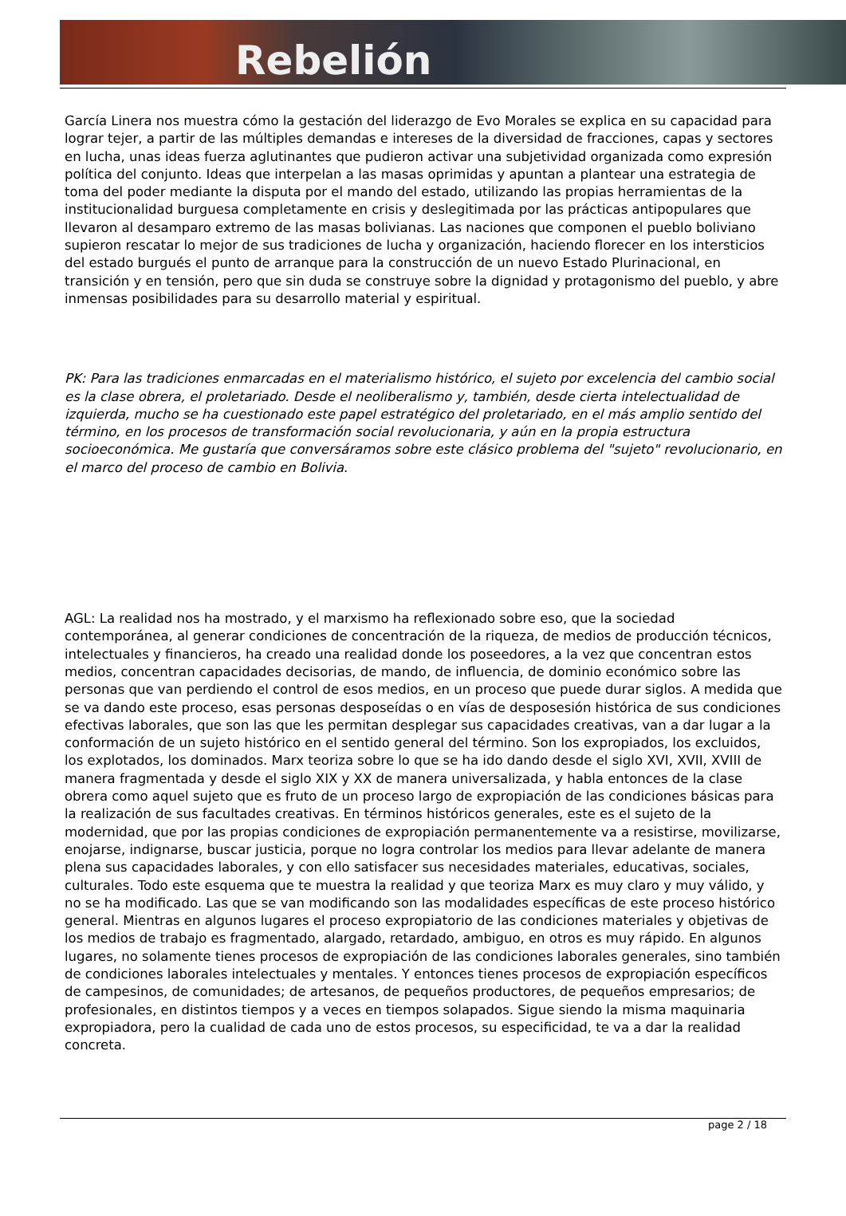Rebelión
García Linera nos muestra cómo la gestación del liderazgo de Evo Morales se explica en su capacidad para lograr tejer, a partir de las múltiples demandas e intereses de la diversidad de fracciones, capas y sectores en lucha, unas ideas fuerza aglutinantes que pudieron activar una subjetividad organizada como expresión política del conjunto. Ideas que interpelan a las masas oprimidas y apuntan a plantear una estrategia de toma del poder mediante la disputa por el mando del estado, utilizando las propias herramientas de la institucionalidad burguesa completamente en crisis y deslegitimada por las prácticas antipopulares que llevaron al desamparo extremo de las masas bolivianas. Las naciones que componen el pueblo boliviano supieron rescatar lo mejor de sus tradiciones de lucha y organización, haciendo florecer en los intersticios del estado burgués el punto de arranque para la construcción de un nuevo Estado Plurinacional, en transición y en tensión, pero que sin duda se construye sobre la dignidad y protagonismo del pueblo, y abre inmensas posibilidades para su desarrollo material y espiritual.
PK: Para las tradiciones enmarcadas en el materialismo histórico, el sujeto por excelencia del cambio social es la clase obrera, el proletariado. Desde el neoliberalismo y, también, desde cierta intelectualidad de izquierda, mucho se ha cuestionado este papel estratégico del proletariado, en el más amplio sentido del término, en los procesos de transformación social revolucionaria, y aún en la propia estructura socioeconómica. Me gustaría que conversáramos sobre este clásico problema del "sujeto" revolucionario, en el marco del proceso de cambio en Bolivia.
AGL: La realidad nos ha mostrado, y el marxismo ha reflexionado sobre eso, que la sociedad contemporánea, al generar condiciones de concentración de la riqueza, de medios de producción técnicos, intelectuales y financieros, ha creado una realidad donde los poseedores, a la vez que concentran estos medios, concentran capacidades decisorias, de mando, de influencia, de dominio económico sobre las personas que van perdiendo el control de esos medios, en un proceso que puede durar siglos. A medida que se va dando este proceso, esas personas desposeídas o en vías de desposesión histórica de sus condiciones efectivas laborales, que son las que les permitan desplegar sus capacidades creativas, van a dar lugar a la conformación de un sujeto histórico en el sentido general del término. Son los expropiados, los excluidos, los explotados, los dominados. Marx teoriza sobre lo que se ha ido dando desde el siglo XVI, XVII, XVIII de manera fragmentada y desde el siglo XIX y XX de manera universalizada, y habla entonces de la clase obrera como aquel sujeto que es fruto de un proceso largo de expropiación de las condiciones básicas para la realización de sus facultades creativas. En términos históricos generales, este es el sujeto de la modernidad, que por las propias condiciones de expropiación permanentemente va a resistirse, movilizarse, enojarse, indignarse, buscar justicia, porque no logra controlar los medios para llevar adelante de manera plena sus capacidades laborales, y con ello satisfacer sus necesidades materiales, educativas, sociales, culturales. Todo este esquema que te muestra la realidad y que teoriza Marx es muy claro y muy válido, y no se ha modificado. Las que se van modificando son las modalidades específicas de este proceso histórico general. Mientras en algunos lugares el proceso expropiatorio de las condiciones materiales y objetivas de los medios de trabajo es fragmentado, alargado, retardado, ambiguo, en otros es muy rápido. En algunos lugares, no solamente tienes procesos de expropiación de las condiciones laborales generales, sino también de condiciones laborales intelectuales y mentales. Y entonces tienes procesos de expropiación específicos de campesinos, de comunidades; de artesanos, de pequeños productores, de pequeños empresarios; de profesionales, en distintos tiempos y a veces en tiempos solapados. Sigue siendo la misma maquinaria expropiadora, pero la cualidad de cada uno de estos procesos, su especificidad, te va a dar la realidad concreta.
page 2 / 18